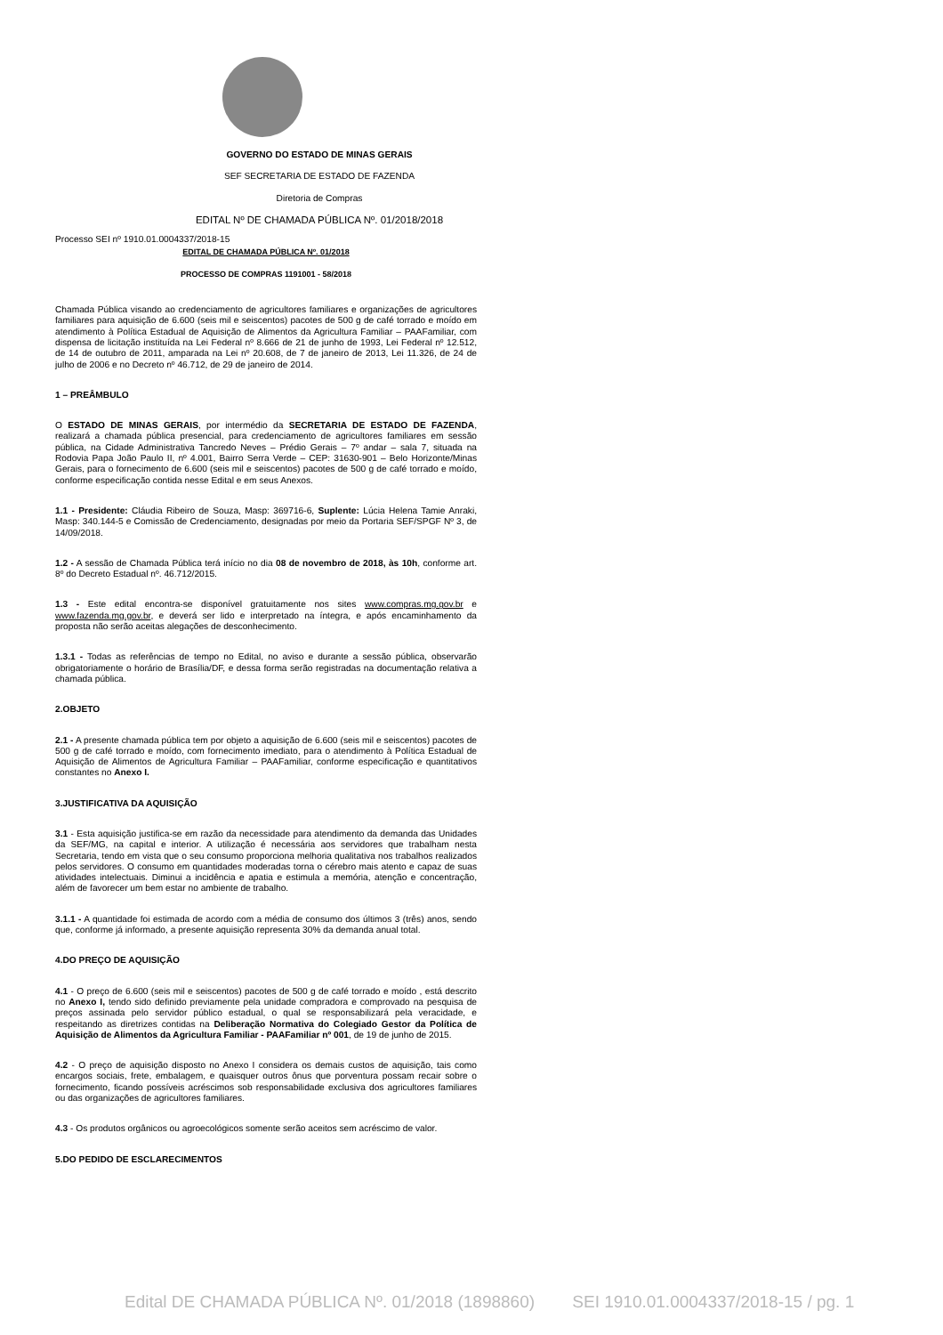GOVERNO DO ESTADO DE MINAS GERAIS
SEF SECRETARIA DE ESTADO DE FAZENDA
Diretoria de Compras
EDITAL Nº DE CHAMADA PÚBLICA Nº. 01/2018/2018
Processo SEI nº 1910.01.0004337/2018-15
EDITAL DE CHAMADA PÚBLICA Nº. 01/2018
PROCESSO DE COMPRAS 1191001 - 58/2018
Chamada Pública visando ao credenciamento de agricultores familiares e organizações de agricultores familiares para aquisição de 6.600 (seis mil e seiscentos) pacotes de 500 g de café torrado e moído em atendimento à Política Estadual de Aquisição de Alimentos da Agricultura Familiar – PAAFamiliar, com dispensa de licitação instituída na Lei Federal nº 8.666 de 21 de junho de 1993, Lei Federal nº 12.512, de 14 de outubro de 2011, amparada na Lei nº 20.608, de 7 de janeiro de 2013, Lei 11.326, de 24 de julho de 2006 e no Decreto nº 46.712, de 29 de janeiro de 2014.
1 – PREÂMBULO
O ESTADO DE MINAS GERAIS, por intermédio da SECRETARIA DE ESTADO DE FAZENDA, realizará a chamada pública presencial, para credenciamento de agricultores familiares em sessão pública, na Cidade Administrativa Tancredo Neves – Prédio Gerais – 7º andar – sala 7, situada na Rodovia Papa João Paulo II, nº 4.001, Bairro Serra Verde – CEP: 31630-901 – Belo Horizonte/Minas Gerais, para o fornecimento de 6.600 (seis mil e seiscentos) pacotes de 500 g de café torrado e moído, conforme especificação contida nesse Edital e em seus Anexos.
1.1 - Presidente: Cláudia Ribeiro de Souza, Masp: 369716-6, Suplente: Lúcia Helena Tamie Anraki, Masp: 340.144-5 e Comissão de Credenciamento, designadas por meio da Portaria SEF/SPGF Nº 3, de 14/09/2018.
1.2 - A sessão de Chamada Pública terá início no dia 08 de novembro de 2018, às 10h, conforme art. 8º do Decreto Estadual nº. 46.712/2015.
1.3 - Este edital encontra-se disponível gratuitamente nos sites www.compras.mg.gov.br e www.fazenda.mg.gov.br, e deverá ser lido e interpretado na íntegra, e após encaminhamento da proposta não serão aceitas alegações de desconhecimento.
1.3.1 - Todas as referências de tempo no Edital, no aviso e durante a sessão pública, observarão obrigatoriamente o horário de Brasília/DF, e dessa forma serão registradas na documentação relativa a chamada pública.
2.OBJETO
2.1 - A presente chamada pública tem por objeto a aquisição de 6.600 (seis mil e seiscentos) pacotes de 500 g de café torrado e moído, com fornecimento imediato, para o atendimento à Política Estadual de Aquisição de Alimentos de Agricultura Familiar – PAAFamiliar, conforme especificação e quantitativos constantes no Anexo I.
3.JUSTIFICATIVA DA AQUISIÇÃO
3.1 - Esta aquisição justifica-se em razão da necessidade para atendimento da demanda das Unidades da SEF/MG, na capital e interior. A utilização é necessária aos servidores que trabalham nesta Secretaria, tendo em vista que o seu consumo proporciona melhoria qualitativa nos trabalhos realizados pelos servidores. O consumo em quantidades moderadas torna o cérebro mais atento e capaz de suas atividades intelectuais. Diminui a incidência e apatia e estimula a memória, atenção e concentração, além de favorecer um bem estar no ambiente de trabalho.
3.1.1 - A quantidade foi estimada de acordo com a média de consumo dos últimos 3 (três) anos, sendo que, conforme já informado, a presente aquisição representa 30% da demanda anual total.
4.DO PREÇO DE AQUISIÇÃO
4.1 - O preço de 6.600 (seis mil e seiscentos) pacotes de 500 g de café torrado e moído , está descrito no Anexo I, tendo sido definido previamente pela unidade compradora e comprovado na pesquisa de preços assinada pelo servidor público estadual, o qual se responsabilizará pela veracidade, e respeitando as diretrizes contidas na Deliberação Normativa do Colegiado Gestor da Política de Aquisição de Alimentos da Agricultura Familiar - PAAFamiliar nº 001, de 19 de junho de 2015.
4.2 - O preço de aquisição disposto no Anexo I considera os demais custos de aquisição, tais como encargos sociais, frete, embalagem, e quaisquer outros ônus que porventura possam recair sobre o fornecimento, ficando possíveis acréscimos sob responsabilidade exclusiva dos agricultores familiares ou das organizações de agricultores familiares.
4.3 - Os produtos orgânicos ou agroecológicos somente serão aceitos sem acréscimo de valor.
5.DO PEDIDO DE ESCLARECIMENTOS
Edital DE CHAMADA PÚBLICA Nº. 01/2018 (1898860) SEI 1910.01.0004337/2018-15 / pg. 1